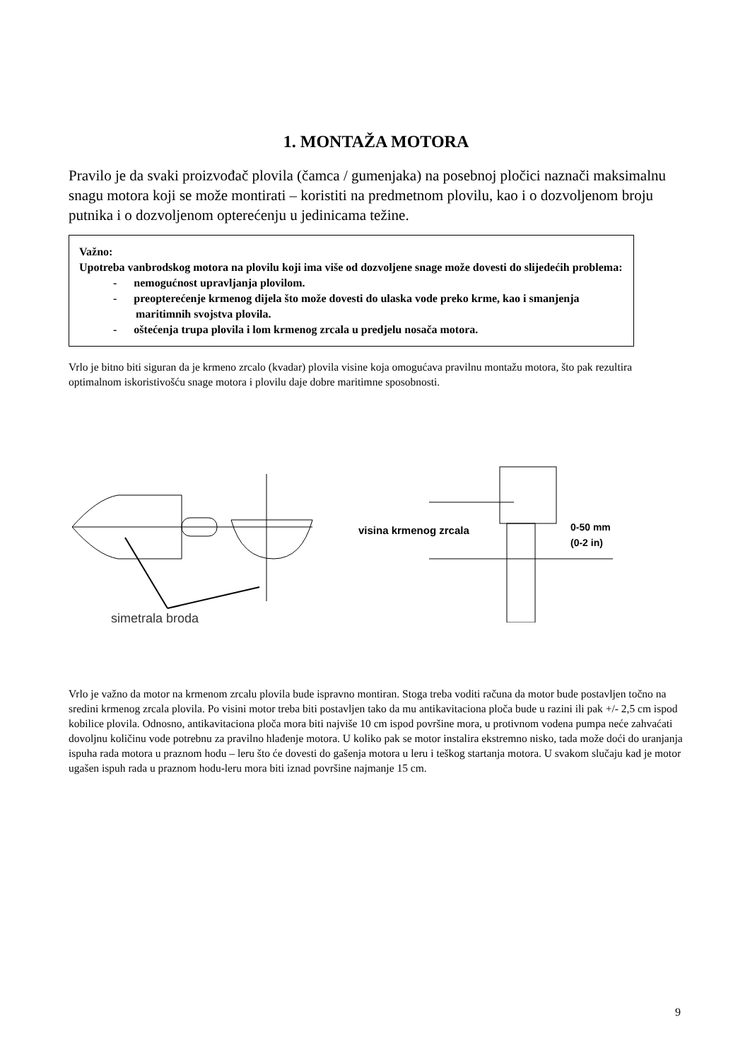1. MONTAŽA MOTORA
Pravilo je da svaki proizvođač plovila (čamca / gumenjaka) na posebnoj pločici naznači maksimalnu snagu motora koji se može montirati – koristiti na predmetnom plovilu, kao i o dozvoljenom broju putnika i o dozvoljenom opterećenju u jedinicama težine.
Važno:
Upotreba vanbrodskog motora na plovilu koji ima više od dozvoljene snage može dovesti do slijedećih problema:
- nemogućnost upravljanja plovilom.
- preopterećenje krmenog dijela što može dovesti do ulaska vode preko krme, kao i smanjenja maritimnih svojstva plovila.
- oštećenja trupa plovila i lom krmenog zrcala u predjelu nosača motora.
Vrlo je bitno biti siguran da je krmeno zrcalo (kvadar) plovila visine koja omogućava pravilnu montažu motora, što pak rezultira optimalnom iskoristivošću snage motora i plovilu daje dobre maritimne sposobnosti.
simetrala broda
visina krmenog zrcala
0-50 mm
(0-2 in)
Vrlo je važno da motor na krmenom zrcalu plovila bude ispravno montiran. Stoga treba voditi računa da motor bude postavljen točno na sredini krmenog zrcala plovila. Po visini motor treba biti postavljen tako da mu antikavitaciona ploča bude u razini ili pak +/- 2,5 cm ispod kobilice plovila. Odnosno, antikavitaciona ploča mora biti najviše 10 cm ispod površine mora, u protivnom vodena pumpa neće zahvaćati dovoljnu količinu vode potrebnu za pravilno hlađenje motora. U koliko pak se motor instalira ekstremno nisko, tada može doći do uranjanja ispuha rada motora u praznom hodu – leru što će dovesti do gašenja motora u leru i teškog startanja motora. U svakom slučaju kad je motor ugašen ispuh rada u praznom hodu-leru mora biti iznad površine najmanje 15 cm.
9